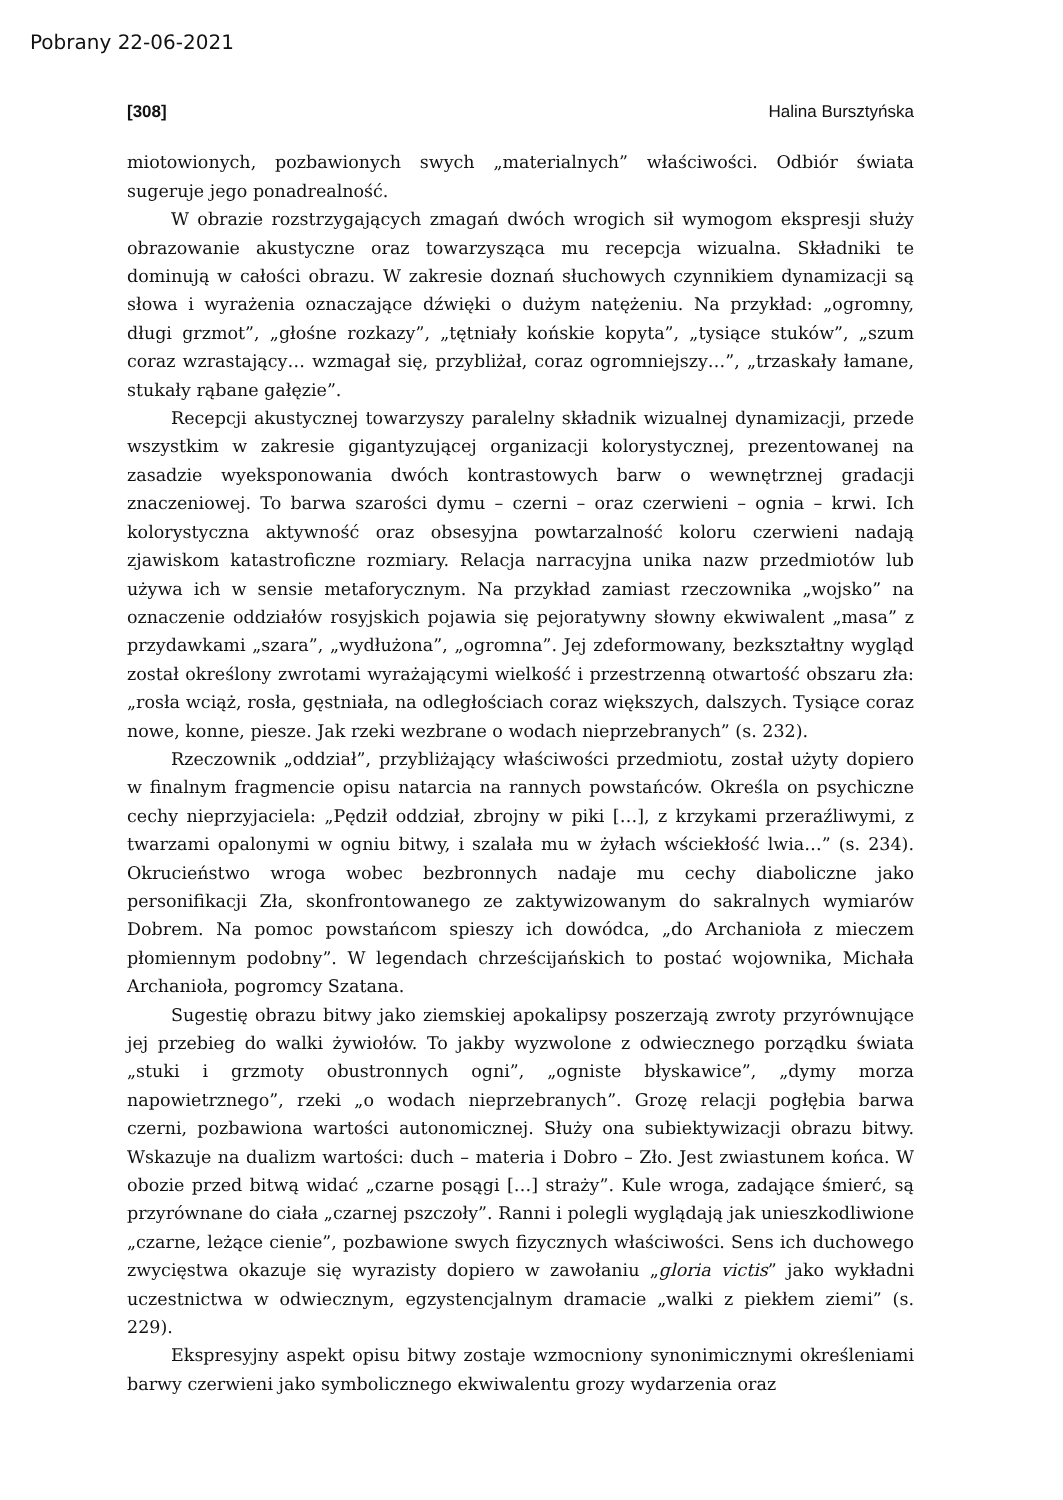Pobrany 22-06-2021
[308] Halina Bursztyńska
miotowionych, pozbawionych swych „materialnych” właściwości. Odbiór świata sugeruje jego ponadrealność.
W obrazie rozstrzygających zmagań dwóch wrogich sił wymogom ekspresji służy obrazowanie akustyczne oraz towarzysząca mu recepcja wizualna. Składniki te dominują w całości obrazu. W zakresie doznań słuchowych czynnikiem dynamizacji są słowa i wyrażenia oznaczające dźwięki o dużym natężeniu. Na przykład: „ogromny, długi grzmot”, „głośne rozkazy”, „tętniały końskie kopyta”, „tysiące stuków”, „szum coraz wzrastający… wzmagał się, przybliżał, coraz ogromniejszy…”, „trzaskały łamane, stukały rąbane gałęzie”.
Recepcji akustycznej towarzyszy paralelny składnik wizualnej dynamizacji, przede wszystkim w zakresie gigantyzującej organizacji kolorystycznej, prezentowanej na zasadzie wyeksponowania dwóch kontrastowych barw o wewnętrznej gradacji znaczeniowej. To barwa szarości dymu – czerni – oraz czerwieni – ognia – krwi. Ich kolorystyczna aktywność oraz obsesyjna powtarzalność koloru czerwieni nadają zjawiskom katastroficzne rozmiary. Relacja narracyjna unika nazw przedmiotów lub używa ich w sensie metaforycznym. Na przykład zamiast rzeczownika „wojsko” na oznaczenie oddziałów rosyjskich pojawia się pejoratywny słowny ekwiwalent „masa” z przydawkami „szara”, „wydłużona”, „ogromna”. Jej zdeformowany, bezkształtny wygląd został określony zwrotami wyrażającymi wielkość i przestrzenną otwartość obszaru zła: „rosła wciąż, rosła, gęstniała, na odległościach coraz większych, dalszych. Tysiące coraz nowe, konne, piesze. Jak rzeki wezbrane o wodach nieprzebranych” (s. 232).
Rzeczownik „oddział”, przybliżający właściwości przedmiotu, został użyty dopiero w finalnym fragmencie opisu natarcia na rannych powstańców. Określa on psychiczne cechy nieprzyjaciela: „Pędził oddział, zbrojny w piki […], z krzykami przeraźliwymi, z twarzami opalonymi w ogniu bitwy, i szalała mu w żyłach wściekłość lwia…” (s. 234). Okrucieństwo wroga wobec bezbronnych nadaje mu cechy diaboliczne jako personifikacji Zła, skonfrontowanego ze zaktywizowanym do sakralnych wymiarów Dobrem. Na pomoc powstańcom spieszy ich dowódca, „do Archanioła z mieczem płomiennym podobny”. W legendach chrześcijańskich to postać wojownika, Michała Archanioła, pogromcy Szatana.
Sugestię obrazu bitwy jako ziemskiej apokalipsy poszerzają zwroty przyrównujące jej przebieg do walki żywiołów. To jakby wyzwolone z odwiecznego porządku świata „stuki i grzmoty obustronnych ogni”, „ogniste błyskawice”, „dymy morza napowietrznego”, rzeki „o wodach nieprzebranych”. Grozę relacji pogłębia barwa czerni, pozbawiona wartości autonomicznej. Służy ona subiektywizacji obrazu bitwy. Wskazuje na dualizm wartości: duch – materia i Dobro – Zło. Jest zwiastunem końca. W obozie przed bitwą widać „czarne posągi […] straży”. Kule wroga, zadające śmierć, są przyrównane do ciała „czarnej pszczoły”. Ranni i polegli wyglądają jak unieszkodliwione „czarne, leżące cienie”, pozbawione swych fizycznych właściwości. Sens ich duchowego zwycięstwa okazuje się wyrazisty dopiero w zawołaniu „gloria victis” jako wykładni uczestnictwa w odwiecznym, egzystencjalnym dramacie „walki z piekłem ziemi” (s. 229).
Ekspresyjny aspekt opisu bitwy zostaje wzmocniony synonimicznymi określeniami barwy czerwieni jako symbolicznego ekwiwalentu grozy wydarzenia oraz